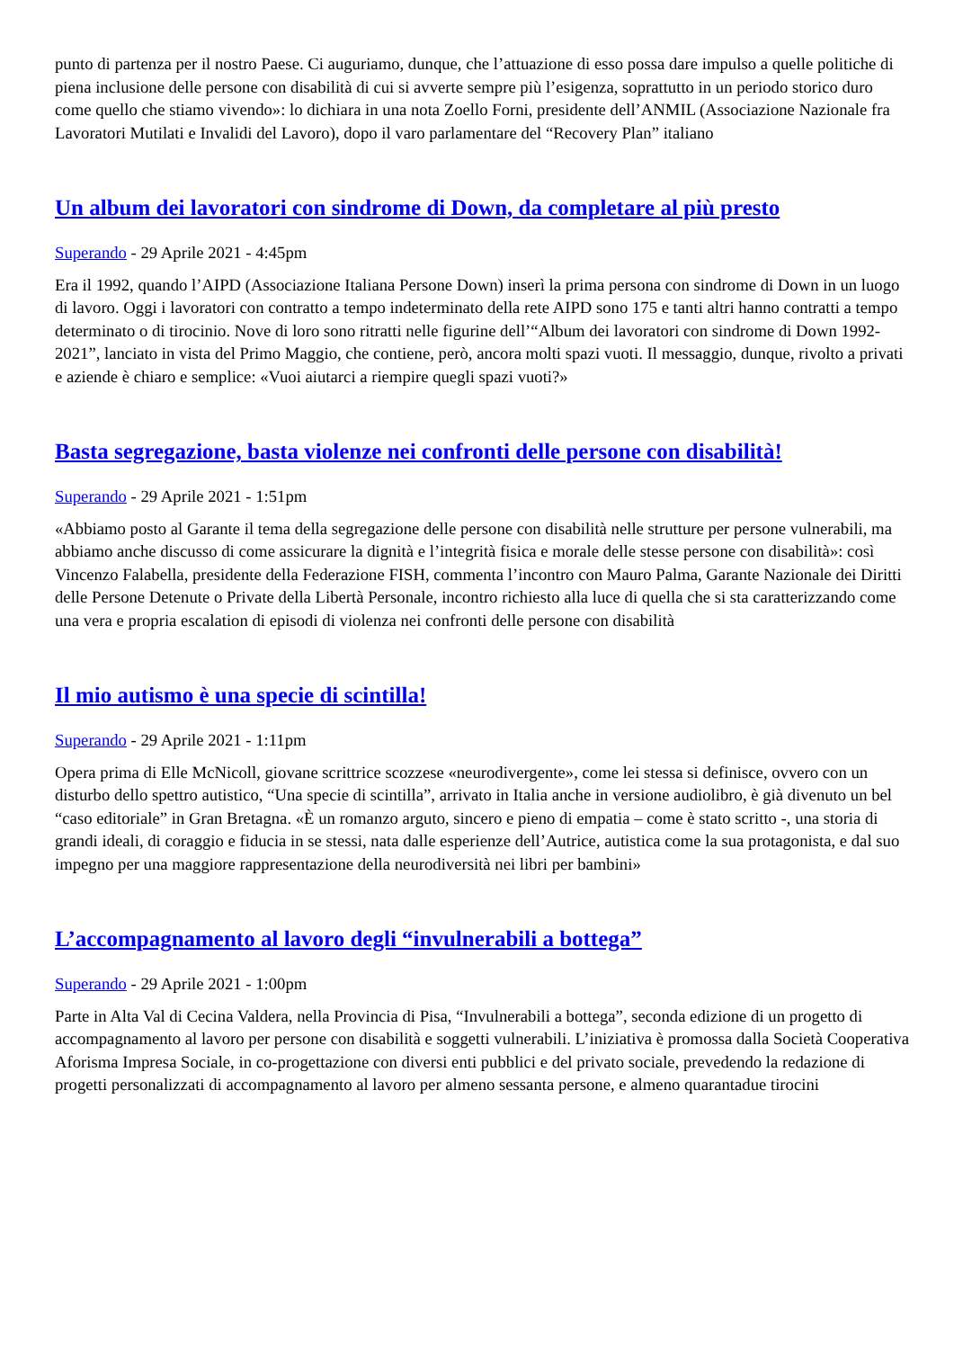punto di partenza per il nostro Paese. Ci auguriamo, dunque, che l’attuazione di esso possa dare impulso a quelle politiche di piena inclusione delle persone con disabilità di cui si avverte sempre più l’esigenza, soprattutto in un periodo storico duro come quello che stiamo vivendo»: lo dichiara in una nota Zoello Forni, presidente dell’ANMIL (Associazione Nazionale fra Lavoratori Mutilati e Invalidi del Lavoro), dopo il varo parlamentare del “Recovery Plan” italiano
Un album dei lavoratori con sindrome di Down, da completare al più presto
Superando - 29 Aprile 2021 - 4:45pm
Era il 1992, quando l’AIPD (Associazione Italiana Persone Down) inserì la prima persona con sindrome di Down in un luogo di lavoro. Oggi i lavoratori con contratto a tempo indeterminato della rete AIPD sono 175 e tanti altri hanno contratti a tempo determinato o di tirocinio. Nove di loro sono ritratti nelle figurine dell’“Album dei lavoratori con sindrome di Down 1992-2021”, lanciato in vista del Primo Maggio, che contiene, però, ancora molti spazi vuoti. Il messaggio, dunque, rivolto a privati e aziende è chiaro e semplice: «Vuoi aiutarci a riempire quegli spazi vuoti?»
Basta segregazione, basta violenze nei confronti delle persone con disabilità!
Superando - 29 Aprile 2021 - 1:51pm
«Abbiamo posto al Garante il tema della segregazione delle persone con disabilità nelle strutture per persone vulnerabili, ma abbiamo anche discusso di come assicurare la dignità e l’integrità fisica e morale delle stesse persone con disabilità»: così Vincenzo Falabella, presidente della Federazione FISH, commenta l’incontro con Mauro Palma, Garante Nazionale dei Diritti delle Persone Detenute o Private della Libertà Personale, incontro richiesto alla luce di quella che si sta caratterizzando come una vera e propria escalation di episodi di violenza nei confronti delle persone con disabilità
Il mio autismo è una specie di scintilla!
Superando - 29 Aprile 2021 - 1:11pm
Opera prima di Elle McNicoll, giovane scrittrice scozzese «neurodivergente», come lei stessa si definisce, ovvero con un disturbo dello spettro autistico, “Una specie di scintilla”, arrivato in Italia anche in versione audiolibro, è già divenuto un bel “caso editoriale” in Gran Bretagna. «È un romanzo arguto, sincero e pieno di empatia – come è stato scritto -, una storia di grandi ideali, di coraggio e fiducia in se stessi, nata dalle esperienze dell’Autrice, autistica come la sua protagonista, e dal suo impegno per una maggiore rappresentazione della neurodiversità nei libri per bambini»
L’accompagnamento al lavoro degli “invulnerabili a bottega”
Superando - 29 Aprile 2021 - 1:00pm
Parte in Alta Val di Cecina Valdera, nella Provincia di Pisa, “Invulnerabili a bottega”, seconda edizione di un progetto di accompagnamento al lavoro per persone con disabilità e soggetti vulnerabili. L’iniziativa è promossa dalla Società Cooperativa Aforisma Impresa Sociale, in co-progettazione con diversi enti pubblici e del privato sociale, prevedendo la redazione di progetti personalizzati di accompagnamento al lavoro per almeno sessanta persone, e almeno quarantadue tirocini